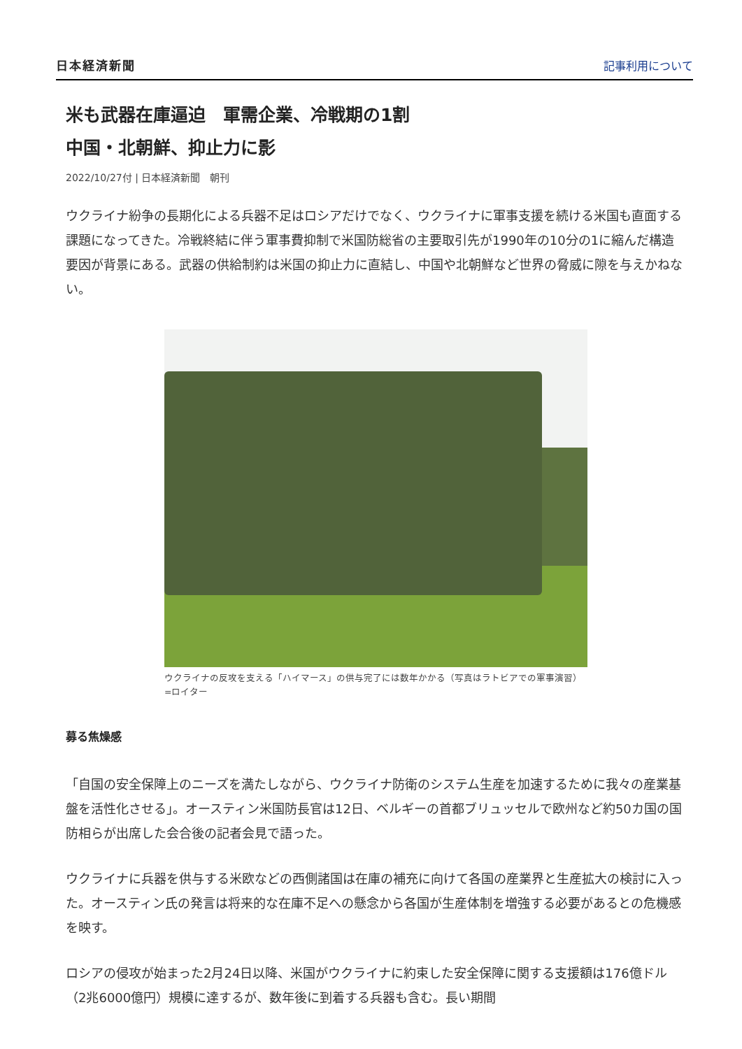日本経済新聞 記事利用について
米も武器在庫逼迫　軍需企業、冷戦期の1割
中国・北朝鮮、抑止力に影
2022/10/27付 | 日本経済新聞　朝刊
ウクライナ紛争の長期化による兵器不足はロシアだけでなく、ウクライナに軍事支援を続ける米国も直面する課題になってきた。冷戦終結に伴う軍事費抑制で米国防総省の主要取引先が1990年の10分の1に縮んだ構造要因が背景にある。武器の供給制約は米国の抑止力に直結し、中国や北朝鮮など世界の脅威に隙を与えかねない。
ウクライナの反攻を支える「ハイマース」の供与完了には数年かかる（写真はラトビアでの軍事演習）=ロイター
募る焦燥感
「自国の安全保障上のニーズを満たしながら、ウクライナ防衛のシステム生産を加速するために我々の産業基盤を活性化させる」。オースティン米国防長官は12日、ベルギーの首都ブリュッセルで欧州など約50カ国の国防相らが出席した会合後の記者会見で語った。
ウクライナに兵器を供与する米欧などの西側諸国は在庫の補充に向けて各国の産業界と生産拡大の検討に入った。オースティン氏の発言は将来的な在庫不足への懸念から各国が生産体制を増強する必要があるとの危機感を映す。
ロシアの侵攻が始まった2月24日以降、米国がウクライナに約束した安全保障に関する支援額は176億ドル（2兆6000億円）規模に達するが、数年後に到着する兵器も含む。長い期間